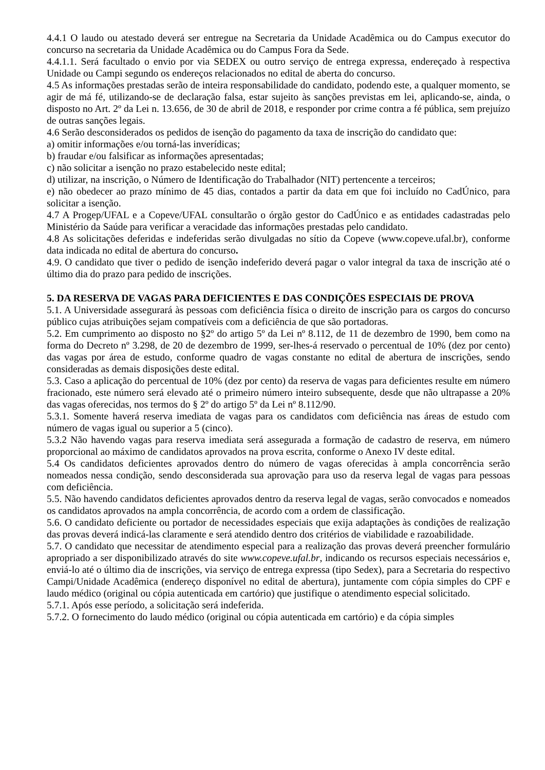4.4.1 O laudo ou atestado deverá ser entregue na Secretaria da Unidade Acadêmica ou do Campus executor do concurso na secretaria da Unidade Acadêmica ou do Campus Fora da Sede.
4.4.1.1. Será facultado o envio por via SEDEX ou outro serviço de entrega expressa, endereçado à respectiva Unidade ou Campi segundo os endereços relacionados no edital de aberta do concurso.
4.5 As informações prestadas serão de inteira responsabilidade do candidato, podendo este, a qualquer momento, se agir de má fé, utilizando-se de declaração falsa, estar sujeito às sanções previstas em lei, aplicando-se, ainda, o disposto no Art. 2º da Lei n. 13.656, de 30 de abril de 2018, e responder por crime contra a fé pública, sem prejuízo de outras sanções legais.
4.6 Serão desconsiderados os pedidos de isenção do pagamento da taxa de inscrição do candidato que:
a) omitir informações e/ou torná-las inverídicas;
b) fraudar e/ou falsificar as informações apresentadas;
c) não solicitar a isenção no prazo estabelecido neste edital;
d) utilizar, na inscrição, o Número de Identificação do Trabalhador (NIT) pertencente a terceiros;
e) não obedecer ao prazo mínimo de 45 dias, contados a partir da data em que foi incluído no CadÚnico, para solicitar a isenção.
4.7 A Progep/UFAL e a Copeve/UFAL consultarão o órgão gestor do CadÚnico e as entidades cadastradas pelo Ministério da Saúde para verificar a veracidade das informações prestadas pelo candidato.
4.8 As solicitações deferidas e indeferidas serão divulgadas no sítio da Copeve (www.copeve.ufal.br), conforme data indicada no edital de abertura do concurso.
4.9. O candidato que tiver o pedido de isenção indeferido deverá pagar o valor integral da taxa de inscrição até o último dia do prazo para pedido de inscrições.
5. DA RESERVA DE VAGAS PARA DEFICIENTES E DAS CONDIÇÕES ESPECIAIS DE PROVA
5.1. A Universidade assegurará às pessoas com deficiência física o direito de inscrição para os cargos do concurso público cujas atribuições sejam compatíveis com a deficiência de que são portadoras.
5.2. Em cumprimento ao disposto no §2º do artigo 5º da Lei nº 8.112, de 11 de dezembro de 1990, bem como na forma do Decreto nº 3.298, de 20 de dezembro de 1999, ser-lhes-á reservado o percentual de 10% (dez por cento) das vagas por área de estudo, conforme quadro de vagas constante no edital de abertura de inscrições, sendo consideradas as demais disposições deste edital.
5.3. Caso a aplicação do percentual de 10% (dez por cento) da reserva de vagas para deficientes resulte em número fracionado, este número será elevado até o primeiro número inteiro subsequente, desde que não ultrapasse a 20% das vagas oferecidas, nos termos do § 2º do artigo 5º da Lei nº 8.112/90.
5.3.1. Somente haverá reserva imediata de vagas para os candidatos com deficiência nas áreas de estudo com número de vagas igual ou superior a 5 (cinco).
5.3.2 Não havendo vagas para reserva imediata será assegurada a formação de cadastro de reserva, em número proporcional ao máximo de candidatos aprovados na prova escrita, conforme o Anexo IV deste edital.
5.4 Os candidatos deficientes aprovados dentro do número de vagas oferecidas à ampla concorrência serão nomeados nessa condição, sendo desconsiderada sua aprovação para uso da reserva legal de vagas para pessoas com deficiência.
5.5. Não havendo candidatos deficientes aprovados dentro da reserva legal de vagas, serão convocados e nomeados os candidatos aprovados na ampla concorrência, de acordo com a ordem de classificação.
5.6. O candidato deficiente ou portador de necessidades especiais que exija adaptações às condições de realização das provas deverá indicá-las claramente e será atendido dentro dos critérios de viabilidade e razoabilidade.
5.7. O candidato que necessitar de atendimento especial para a realização das provas deverá preencher formulário apropriado a ser disponibilizado através do site www.copeve.ufal.br, indicando os recursos especiais necessários e, enviá-lo até o último dia de inscrições, via serviço de entrega expressa (tipo Sedex), para a Secretaria do respectivo Campi/Unidade Acadêmica (endereço disponível no edital de abertura), juntamente com cópia simples do CPF e laudo médico (original ou cópia autenticada em cartório) que justifique o atendimento especial solicitado.
5.7.1. Após esse período, a solicitação será indeferida.
5.7.2. O fornecimento do laudo médico (original ou cópia autenticada em cartório) e da cópia simples